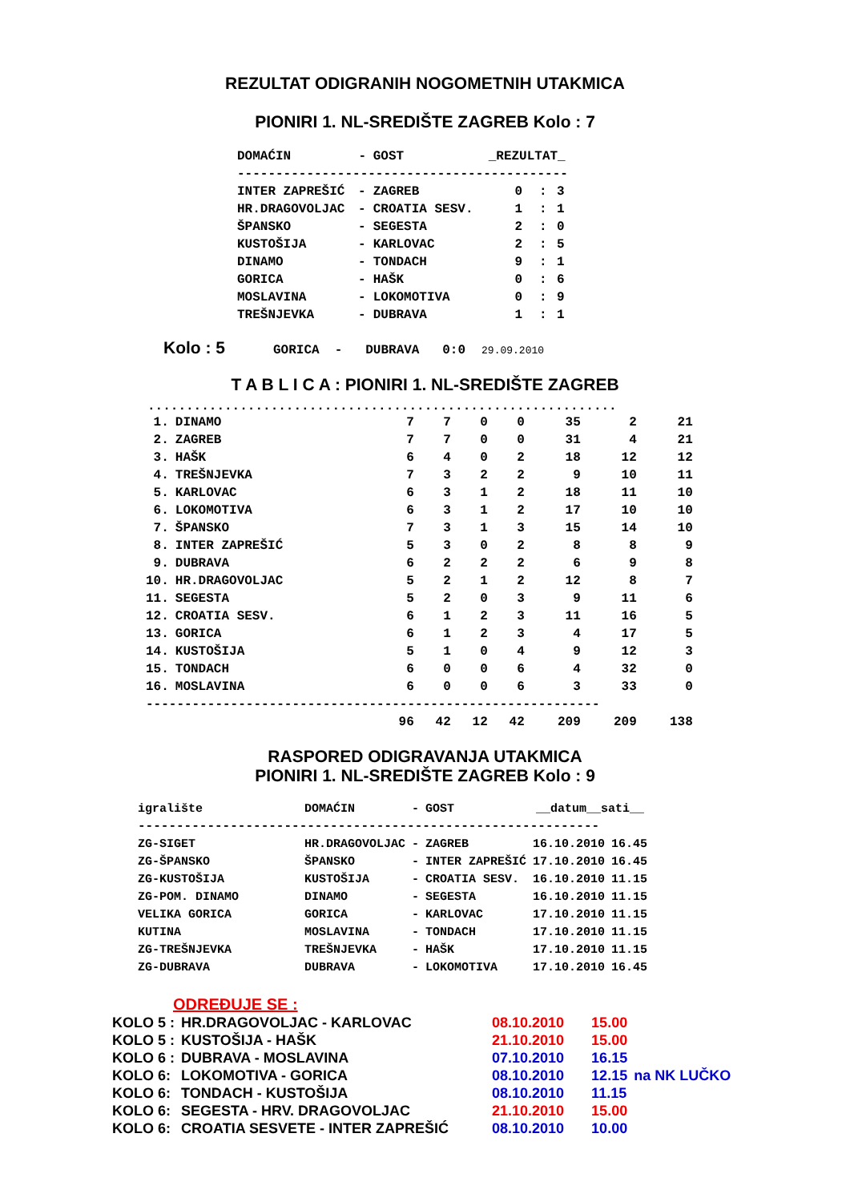REZULTAT ODIGRANIH NOGOMETNIH UTAKMICA
PIONIRI 1. NL-SREDIŠTE ZAGREB Kolo : 7
| DOMAĆIN | - | GOST | _REZULTAT_ | | |
| --- | --- | --- | --- | --- | --- |
| ------------------------------------------- | | | | | |
| INTER ZAPREŠIĆ | - | ZAGREB | 0 | : | 3 |
| HR.DRAGOVOLJAC | - | CROATIA SESV. | 1 | : | 1 |
| ŠPANSKO | - | SEGESTA | 2 | : | 0 |
| KUSTOŠIJA | - | KARLOVAC | 2 | : | 5 |
| DINAMO | - | TONDACH | 9 | : | 1 |
| GORICA | - | HAŠK | 0 | : | 6 |
| MOSLAVINA | - | LOKOMOTIVA | 0 | : | 9 |
| TREŠNJEVKA | - | DUBRAVA | 1 | : | 1 |
Kolo : 5 GORICA - DUBRAVA 0:0 29.09.2010
T A B L I C A : PIONIRI 1. NL-SREDIŠTE ZAGREB
.............................................................
| 1. | DINAMO | 7 | 7 | 0 | 0 | 35 | 2 | 21 |
| 2. | ZAGREB | 7 | 7 | 0 | 0 | 31 | 4 | 21 |
| 3. | HAŠK | 6 | 4 | 0 | 2 | 18 | 12 | 12 |
| 4. | TREŠNJEVKA | 7 | 3 | 2 | 2 | 9 | 10 | 11 |
| 5. | KARLOVAC | 6 | 3 | 1 | 2 | 18 | 11 | 10 |
| 6. | LOKOMOTIVA | 6 | 3 | 1 | 2 | 17 | 10 | 10 |
| 7. | ŠPANSKO | 7 | 3 | 1 | 3 | 15 | 14 | 10 |
| 8. | INTER ZAPREŠIĆ | 5 | 3 | 0 | 2 | 8 | 8 | 9 |
| 9. | DUBRAVA | 6 | 2 | 2 | 2 | 6 | 9 | 8 |
| 10. | HR.DRAGOVOLJAC | 5 | 2 | 1 | 2 | 12 | 8 | 7 |
| 11. | SEGESTA | 5 | 2 | 0 | 3 | 9 | 11 | 6 |
| 12. | CROATIA SESV. | 6 | 1 | 2 | 3 | 11 | 16 | 5 |
| 13. | GORICA | 6 | 1 | 2 | 3 | 4 | 17 | 5 |
| 14. | KUSTOŠIJA | 5 | 1 | 0 | 4 | 9 | 12 | 3 |
| 15. | TONDACH | 6 | 0 | 0 | 6 | 4 | 32 | 0 |
| 16. | MOSLAVINA | 6 | 0 | 0 | 6 | 3 | 33 | 0 |
| ----------------------------------------------------------- | | | | | | | | |
| | | 96 | 42 | 12 | 42 | 209 | 209 | 138 |
RASPORED ODIGRAVANJA UTAKMICA
PIONIRI 1. NL-SREDIŠTE ZAGREB Kolo : 9
| igralište | DOMAĆIN | - | GOST | __datum__sati__ | |
| --- | --- | --- | --- | --- | --- |
| ------------------------------------------------------------ | | | | | |
| ZG-SIGET | HR.DRAGOVOLJAC | - | ZAGREB | 16.10.2010 | 16.45 |
| ZG-ŠPANSKO | ŠPANSKO | - | INTER ZAPREŠIĆ | 17.10.2010 | 16.45 |
| ZG-KUSTOŠIJA | KUSTOŠIJA | - | CROATIA SESV. | 16.10.2010 | 11.15 |
| ZG-POM. DINAMO | DINAMO | - | SEGESTA | 16.10.2010 | 11.15 |
| VELIKA GORICA | GORICA | - | KARLOVAC | 17.10.2010 | 11.15 |
| KUTINA | MOSLAVINA | - | TONDACH | 17.10.2010 | 11.15 |
| ZG-TREŠNJEVKA | TREŠNJEVKA | - | HAŠK | 17.10.2010 | 11.15 |
| ZG-DUBRAVA | DUBRAVA | - | LOKOMOTIVA | 17.10.2010 | 16.45 |
ODREĐUJE SE :
| KOLO 5 : | HR.DRAGOVOLJAC - KARLOVAC | 08.10.2010 | 15.00 | |
| KOLO 5 : | KUSTOŠIJA - HAŠK | 21.10.2010 | 15.00 | |
| KOLO 6 : | DUBRAVA - MOSLAVINA | 07.10.2010 | 16.15 | |
| KOLO 6: | LOKOMOTIVA - GORICA | 08.10.2010 | 12.15 | na NK LUČKO |
| KOLO 6: | TONDACH - KUSTOŠIJA | 08.10.2010 | 11.15 | |
| KOLO 6: | SEGESTA - HRV. DRAGOVOLJAC | 21.10.2010 | 15.00 | |
| KOLO 6: | CROATIA SESVETE - INTER ZAPREŠIĆ | 08.10.2010 | 10.00 | |